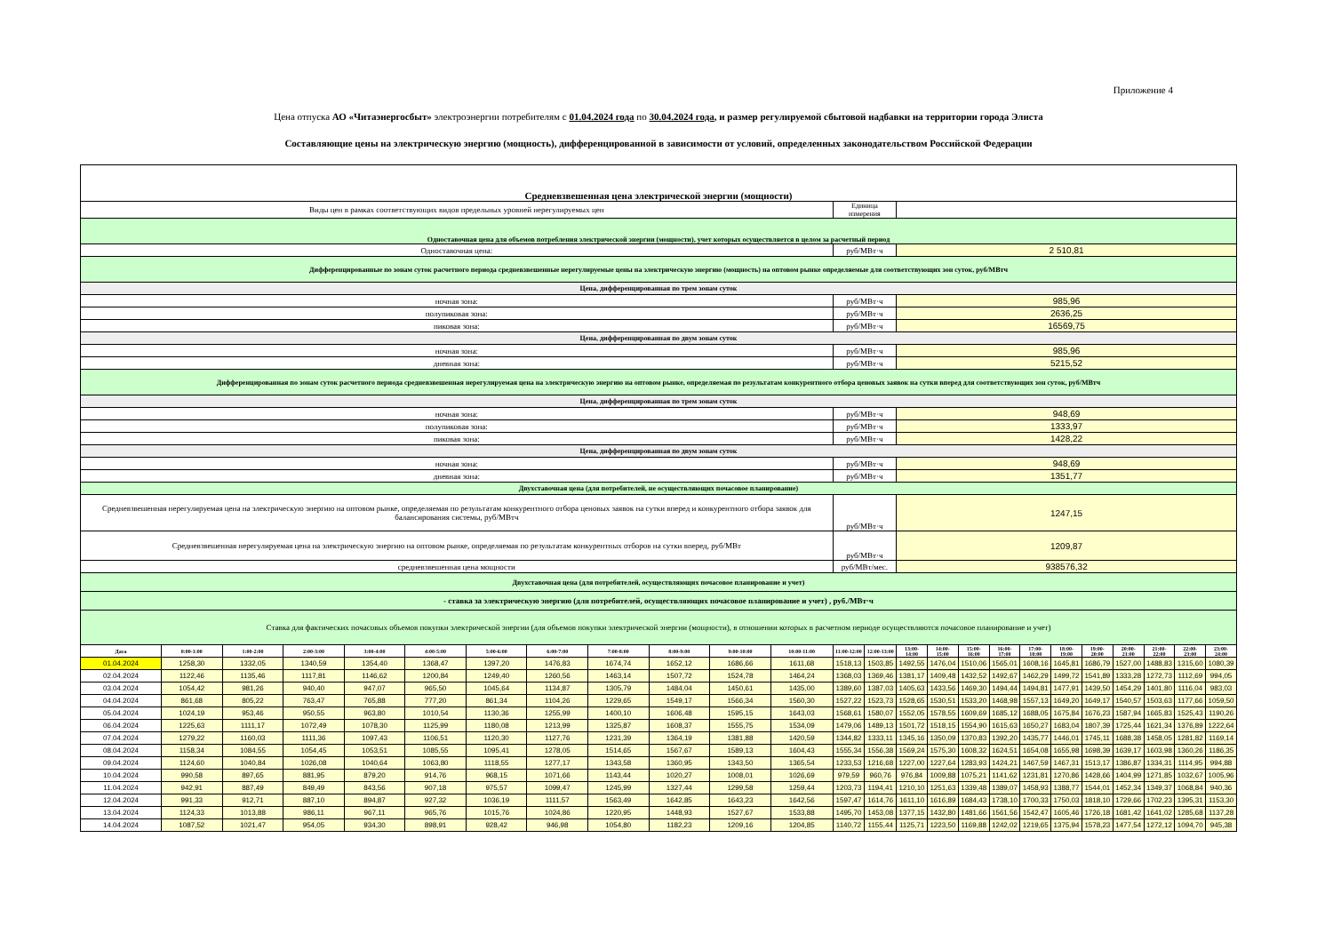Приложение 4
Цена отпуска АО «Читаэнергосбыт» электроэнергии потребителям с 01.04.2024 года по 30.04.2024 года, и размер регулируемой сбытовой надбавки на территории города Элиста
Составляющие цены на электрическую энергию (мощность), дифференцированной в зависимости от условий, определенных законодательством Российской Федерации
| Средневзвешенная цена электрической энергии (мощности) | | | | | | | | | | | | | | | | | | | | | | | | |
| Виды цен в рамках соответствующих видов предельных уровней нерегулируемых цен | | | | | | | | | | | | Единица измерения | | | | | | | | | | | | |
| Одноставочная цена для объемов потребления электрической энергии (мощности), учет которых осуществляется в целом за расчетный период | | | | | | | | | | | | | | | | | | | | | | | | |
| Одноставочная цена: | | | | | | | | | | | | руб/МВт·ч | | 2 510,81 | | | | | | | | | | |
| Дифференцированные по зонам суток расчетного периода средневзвешенные нерегулируемые цены на электрическую энергию (мощность) на оптовом рынке определяемые для соответствующих зон суток, руб/МВтч | | | | | | | | | | | | | | | | | | | | | | | | |
| Цена, дифференцированная по трем зонам суток | | | | | | | | | | | | | | | | | | | | | | | | |
| ночная зона: | | | | | | | | | | | | руб/МВт·ч | | 985,96 | | | | | | | | | | |
| полупиковая зона: | | | | | | | | | | | | руб/МВт·ч | | 2636,25 | | | | | | | | | | |
| пиковая зона: | | | | | | | | | | | | руб/МВт·ч | | 16569,75 | | | | | | | | | | |
| Цена, дифференцированная по двум зонам суток | | | | | | | | | | | | | | | | | | | | | | | | |
| ночная зона: | | | | | | | | | | | | руб/МВт·ч | | 985,96 | | | | | | | | | | |
| дневная зона: | | | | | | | | | | | | руб/МВт·ч | | 5215,52 | | | | | | | | | | |
| Дифференцированная по зонам суток расчетного периода средневзвешенная нерегулируемая цена на электрическую энергию на оптовом рынке, определяемая по результатам конкурентного отбора ценовых заявок на сутки вперед для соответствующих зон суток, руб/МВтч | | | | | | | | | | | | | | | | | | | | | | | | |
| Цена, дифференцированная по трем зонам суток | | | | | | | | | | | | | | | | | | | | | | | | |
| ночная зона: | | | | | | | | | | | | руб/МВт·ч | | 948,69 | | | | | | | | | | |
| полупиковая зона: | | | | | | | | | | | | руб/МВт·ч | | 1333,97 | | | | | | | | | | |
| пиковая зона: | | | | | | | | | | | | руб/МВт·ч | | 1428,22 | | | | | | | | | | |
| Цена, дифференцированная по двум зонам суток | | | | | | | | | | | | | | | | | | | | | | | | |
| ночная зона: | | | | | | | | | | | | руб/МВт·ч | | 948,69 | | | | | | | | | | |
| дневная зона: | | | | | | | | | | | | руб/МВт·ч | | 1351,77 | | | | | | | | | | |
| Двухставочная цена (для потребителей, не осуществляющих почасовое планирование) | | | | | | | | | | | | | | | | | | | | | | | | |
| Средневзвешенная нерегулируемая цена на электрическую энергию на оптовом рынке, определяемая по результатам конкурентного отбора ценовых заявок на сутки вперед и конкурентного отбора заявок для балансирования системы, руб/МВтч | | | | | | | | | | | | руб/МВт·ч | | 1247,15 | | | | | | | | | | |
| Средневзвешенная нерегулируемая цена на электрическую энергию на оптовом рынке, определяемая по результатам конкурентных отборов на сутки вперед, руб/МВт | | | | | | | | | | | | руб/МВт·ч | | 1209,87 | | | | | | | | | | |
| средневзвешенная цена мощности | | | | | | | | | | | | руб/МВт/мес. | | 938576,32 | | | | | | | | | | |
| Двухставочная цена (для потребителей, осуществляющих почасовое планирование и учет) | | | | | | | | | | | | | | | | | | | | | | | | |
| - ставка за электрическую энергию (для потребителей, осуществляющих почасовое планирование и учет) , руб./МВт·ч | | | | | | | | | | | | | | | | | | | | | | | | |
| Ставка для фактических почасовых объемов покупки электрической энергии (для объемов покупки электрической энергии (мощности), в отношении которых в расчетном периоде осуществляются почасовое планирование и учет) | | | | | | | | | | | | | | | | | | | | | | | | |
| Дата | 0:00-1:00 | 1:00-2:00 | 2:00-3:00 | 3:00-4:00 | 4:00-5:00 | 5:00-6:00 | 6:00-7:00 | 7:00-8:00 | 8:00-9:00 | 9:00-10:00 | 10:00-11:00 | 11:00-12:00 | 12:00-13:00 | 13:00-14:00 | 14:00-15:00 | 15:00-16:00 | 16:00-17:00 | 17:00-18:00 | 18:00-19:00 | 19:00-20:00 | 20:00-21:00 | 21:00-22:00 | 22:00-23:00 | 23:00-24:00 |
| 01.04.2024 | 1258,30 | 1332,05 | 1340,59 | 1354,40 | 1368,47 | 1397,20 | 1476,83 | 1674,74 | 1652,12 | 1686,66 | 1611,68 | 1518,13 | 1503,85 | 1492,55 | 1476,04 | 1510,06 | 1565,01 | 1608,16 | 1645,81 | 1686,79 | 1527,00 | 1488,83 | 1315,60 | 1080,39 |
| 02.04.2024 | 1122,46 | 1135,46 | 1117,81 | 1146,62 | 1200,84 | 1249,40 | 1260,56 | 1463,14 | 1507,72 | 1524,78 | 1464,24 | 1368,03 | 1369,46 | 1381,17 | 1409,48 | 1432,52 | 1492,67 | 1462,29 | 1499,72 | 1541,89 | 1333,28 | 1272,73 | 1112,69 | 994,05 |
| 03.04.2024 | 1054,42 | 981,26 | 940,40 | 947,07 | 965,50 | 1045,64 | 1134,87 | 1305,79 | 1484,04 | 1450,61 | 1435,00 | 1389,60 | 1387,03 | 1405,63 | 1433,56 | 1469,30 | 1494,44 | 1494,81 | 1477,91 | 1439,50 | 1454,29 | 1401,80 | 1116,04 | 983,03 |
| 04.04.2024 | 861,68 | 805,22 | 763,47 | 765,88 | 777,20 | 861,34 | 1104,26 | 1229,65 | 1549,17 | 1566,34 | 1560,30 | 1527,22 | 1523,73 | 1528,65 | 1530,51 | 1533,20 | 1468,98 | 1557,13 | 1649,20 | 1649,17 | 1540,57 | 1503,63 | 1177,66 | 1059,50 |
| 05.04.2024 | 1024,19 | 953,46 | 950,55 | 963,80 | 1010,54 | 1130,36 | 1255,99 | 1400,10 | 1606,48 | 1595,15 | 1643,03 | 1568,61 | 1580,07 | 1552,05 | 1578,55 | 1609,69 | 1685,12 | 1688,05 | 1675,84 | 1676,23 | 1587,94 | 1665,83 | 1525,43 | 1190,26 |
| 06.04.2024 | 1225,63 | 1111,17 | 1072,49 | 1078,30 | 1125,99 | 1180,08 | 1213,99 | 1325,87 | 1608,37 | 1555,75 | 1534,09 | 1479,06 | 1489,13 | 1501,72 | 1518,15 | 1554,90 | 1615,63 | 1650,27 | 1683,04 | 1807,39 | 1725,44 | 1621,34 | 1376,89 | 1222,64 |
| 07.04.2024 | 1279,22 | 1160,03 | 1111,36 | 1097,43 | 1106,51 | 1120,30 | 1127,76 | 1231,39 | 1364,19 | 1381,88 | 1420,59 | 1344,82 | 1333,11 | 1345,16 | 1350,09 | 1370,83 | 1392,20 | 1435,77 | 1446,01 | 1745,11 | 1688,38 | 1458,05 | 1281,82 | 1169,14 |
| 08.04.2024 | 1158,34 | 1084,55 | 1054,45 | 1053,51 | 1085,55 | 1095,41 | 1278,05 | 1514,65 | 1567,67 | 1589,13 | 1604,43 | 1555,34 | 1556,38 | 1569,24 | 1575,30 | 1608,32 | 1624,51 | 1654,08 | 1655,98 | 1698,39 | 1639,17 | 1603,98 | 1360,26 | 1186,35 |
| 09.04.2024 | 1124,60 | 1040,84 | 1026,08 | 1040,64 | 1063,80 | 1118,55 | 1277,17 | 1343,58 | 1360,95 | 1343,50 | 1365,54 | 1233,53 | 1216,68 | 1227,00 | 1227,64 | 1283,93 | 1424,21 | 1467,59 | 1467,31 | 1513,17 | 1386,87 | 1334,31 | 1114,95 | 994,88 |
| 10.04.2024 | 990,58 | 897,65 | 881,95 | 879,20 | 914,76 | 968,15 | 1071,66 | 1143,44 | 1020,27 | 1008,01 | 1026,69 | 979,59 | 960,76 | 976,84 | 1009,88 | 1075,21 | 1141,62 | 1231,81 | 1270,86 | 1428,66 | 1404,99 | 1271,85 | 1032,67 | 1005,96 |
| 11.04.2024 | 942,91 | 887,49 | 849,49 | 843,56 | 907,18 | 975,57 | 1099,47 | 1245,99 | 1327,44 | 1299,58 | 1259,44 | 1203,73 | 1194,41 | 1210,10 | 1251,63 | 1339,48 | 1389,07 | 1458,93 | 1388,77 | 1544,01 | 1452,34 | 1349,37 | 1068,84 | 940,36 |
| 12.04.2024 | 991,33 | 912,71 | 887,10 | 894,87 | 927,32 | 1036,19 | 1111,57 | 1563,49 | 1642,85 | 1643,23 | 1642,56 | 1597,47 | 1614,76 | 1611,10 | 1616,89 | 1684,43 | 1738,10 | 1700,33 | 1750,03 | 1818,10 | 1729,66 | 1702,23 | 1395,31 | 1153,30 |
| 13.04.2024 | 1124,33 | 1013,88 | 986,11 | 967,11 | 965,76 | 1015,76 | 1024,86 | 1220,95 | 1448,93 | 1527,67 | 1533,88 | 1495,70 | 1453,08 | 1377,15 | 1432,80 | 1481,66 | 1561,56 | 1542,47 | 1605,46 | 1726,18 | 1681,42 | 1641,02 | 1285,68 | 1137,28 |
| 14.04.2024 | 1087,52 | 1021,47 | 954,05 | 934,30 | 898,91 | 928,42 | 946,98 | 1054,80 | 1182,23 | 1209,16 | 1204,85 | 1140,72 | 1155,44 | 1125,71 | 1223,50 | 1169,88 | 1242,02 | 1219,65 | 1375,94 | 1578,23 | 1477,54 | 1272,12 | 1094,70 | 945,38 |